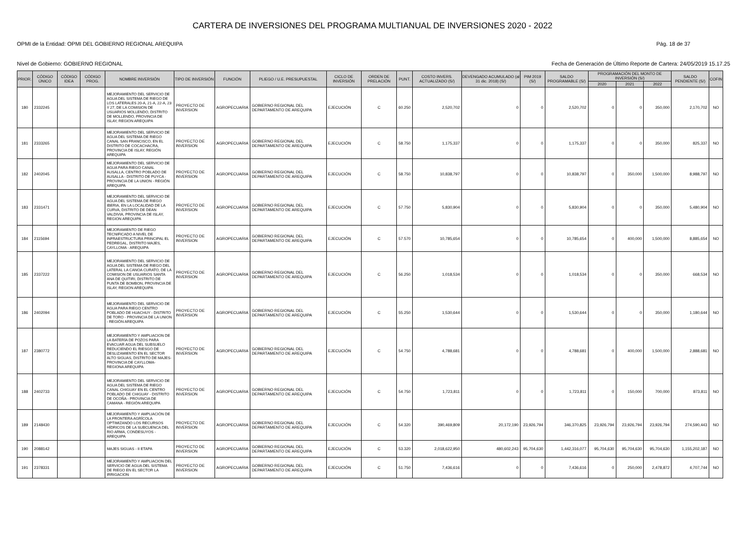CARTERA DE INVERSIONES DEL PROGRAMA MULTIANUAL DE INVERSIONES 2020 - 2022
OPMI de la Entidad: OPMI DEL GOBIERNO REGIONAL AREQUIPA Pág. 18 de 37
Nivel de Gobierno: GOBIERNO REGIONAL Fecha de Generación de Último Reporte de Cartera: 24/05/2019 15.17.25
| PRIOR. | CÓDIGO ÚNICO | CÓDIGO IDEA | CÓDIGO PROG. | NOMBRE INVERSIÓN | TIPO DE INVERSIÓN | FUNCIÓN | PLIEGO / U.E. PRESUPUESTAL | CICLO DE INVERSIÓN | ORDEN DE PRELACIÓN | PUNT. | COSTO INVERS. ACTUALIZADO (S/) | DEVENGADO ACUMULADO (al 31 dic. 2018) (S/) | PIM 2019 (S/) | SALDO PROGRAMABLE (S/) | PROGRAMACIÓN DEL MONTO DE INVERSIÓN (S/) | | | SALDO PENDIENTE (S/) | COFIN |
| --- | --- | --- | --- | --- | --- | --- | --- | --- | --- | --- | --- | --- | --- | --- | --- | --- | --- | --- | --- |
| | | | | | | | | | | | | | | | 2020 | 2021 | 2022 | | |
| 180 | 2332245 | | | MEJORAMIENTO DEL SERVICIO DE AGUA DEL SISTEMA DE RIEGO DE LOS LATERALES 20-A, 21-A, 22-A, 23 Y 27, DE LA COMISION DE USUARIOS MOLLENDO, DISTRITO DE MOLLENDO, PROVINCIA DE ISLAY, REGION AREQUIPA | PROYECTO DE INVERSION | AGROPECUARIA | GOBIERNO REGIONAL DEL DEPARTAMENTO DE AREQUIPA | EJECUCIÓN | C | 60.250 | 2,520,702 | 0 | 0 | 2,520,702 | 0 | 0 | 350,000 | 2,170,702 | NO |
| 181 | 2333265 | | | MEJORAMIENTO DEL SERVICIO DE AGUA DEL SISTEMA DE RIEGO CANAL SAN FRANCISCO, EN EL DISTRITO DE COCACHACRA, PROVINCIA DE ISLAY, REGIÓN AREQUIPA | PROYECTO DE INVERSION | AGROPECUARIA | GOBIERNO REGIONAL DEL DEPARTAMENTO DE AREQUIPA | EJECUCIÓN | C | 58.750 | 1,175,337 | 0 | 0 | 1,175,337 | 0 | 0 | 350,000 | 825,337 | NO |
| 182 | 2402045 | | | MEJORAMIENTO DEL SERVICIO DE AGUA PARA RIEGO CANAL AUSALLA, CENTRO POBLADO DE AUSALLA - DISTRITO DE PUYCA - PROVINCIA DE LA UNION - REGIÓN AREQUIPA | PROYECTO DE INVERSION | AGROPECUARIA | GOBIERNO REGIONAL DEL DEPARTAMENTO DE AREQUIPA | EJECUCIÓN | C | 58.750 | 10,838,797 | 0 | 0 | 10,838,797 | 0 | 350,000 | 1,500,000 | 8,988,797 | NO |
| 183 | 2331471 | | | MEJORAMIENTO DEL SERVICIO DE AGUA DEL SISTEMA DE RIEGO IBERIA, EN LA LOCALIDAD DE LA CURVA, DISTRITO DE DEAN VALDIVIA, PROVINCIA DE ISLAY, REGION AREQUIPA | PROYECTO DE INVERSION | AGROPECUARIA | GOBIERNO REGIONAL DEL DEPARTAMENTO DE AREQUIPA | EJECUCIÓN | C | 57.750 | 5,830,904 | 0 | 0 | 5,830,904 | 0 | 0 | 350,000 | 5,480,904 | NO |
| 184 | 2115694 | | | MEJORAMIENTO DE RIEGO TECNIFICADO A NIVEL DE INFRAESTRUCTURA PRINCIPAL EL PEDREGAL, DISTRITO MAJES, CAYLLOMA - AREQUIPA | PROYECTO DE INVERSION | AGROPECUARIA | GOBIERNO REGIONAL DEL DEPARTAMENTO DE AREQUIPA | EJECUCIÓN | C | 57.570 | 10,785,654 | 0 | 0 | 10,785,654 | 0 | 400,000 | 1,500,000 | 8,885,654 | NO |
| 185 | 2337222 | | | MEJORAMIENTO DEL SERVICIO DE AGUA DEL SISTEMA DE RIEGO DEL LATERAL LA CANOA CURATO, DE LA COMISION DE USUARIOS SANTA ANA DE QUITIRI, DISTRITO DE PUNTA DE BOMBON, PROVINCIA DE ISLAY, REGION AREQUIPA | PROYECTO DE INVERSION | AGROPECUARIA | GOBIERNO REGIONAL DEL DEPARTAMENTO DE AREQUIPA | EJECUCIÓN | C | 56.250 | 1,018,534 | 0 | 0 | 1,018,534 | 0 | 0 | 350,000 | 668,534 | NO |
| 186 | 2402094 | | | MEJORAMIENTO DEL SERVICIO DE AGUA PARA RIEGO CENTRO POBLADO DE HUACHUY - DISTRITO DE TORO - PROVINCIA DE LA UNION - REGIÓN AREQUIPA | PROYECTO DE INVERSION | AGROPECUARIA | GOBIERNO REGIONAL DEL DEPARTAMENTO DE AREQUIPA | EJECUCIÓN | C | 55.250 | 1,530,644 | 0 | 0 | 1,530,644 | 0 | 0 | 350,000 | 1,180,644 | NO |
| 187 | 2380772 | | | MEJORAMIENTO Y AMPLIACION DE LA BATERÍA DE POZOS PARA EVACUAR AGUA DEL SUBSUELO REDUCIENDO EL RIESGO DE DESLIZAMIENTO EN EL SECTOR ALTO SIGUAS, DISTRITO DE MAJES-PROVINCIA DE CAYLLOMA-REGIONA AREQUIPA | PROYECTO DE INVERSION | AGROPECUARIA | GOBIERNO REGIONAL DEL DEPARTAMENTO DE AREQUIPA | EJECUCIÓN | C | 54.750 | 4,788,681 | 0 | 0 | 4,788,681 | 0 | 400,000 | 1,500,000 | 2,888,681 | NO |
| 188 | 2402733 | | | MEJORAMIENTO DEL SERVICIO DE AGUA DEL SISTEMA DE RIEGO CANAL CHIGUAY EN EL CENTRO POBLADO DE CHIGUAY - DISTRITO DE OCOÑA - PROVINCIA DE CAMANA - REGIÓN AREQUIPA | PROYECTO DE INVERSION | AGROPECUARIA | GOBIERNO REGIONAL DEL DEPARTAMENTO DE AREQUIPA | EJECUCIÓN | C | 54.750 | 1,723,811 | 0 | 0 | 1,723,811 | 0 | 150,000 | 700,000 | 873,811 | NO |
| 189 | 2148430 | | | MEJORAMIENTO Y AMPLIACIÓN DE LA FRONTERA AGRÍCOLA OPTIMIZANDO LOS RECURSOS HÍDRICOS DE LA SUBCUENCA DEL RIO ARMA, CONDESUYOS - AREQUIPA | PROYECTO DE INVERSION | AGROPECUARIA | GOBIERNO REGIONAL DEL DEPARTAMENTO DE AREQUIPA | EJECUCIÓN | C | 54.320 | 390,469,809 | 20,172,190 | 23,926,794 | 346,370,825 | 23,926,794 | 23,926,794 | 23,926,794 | 274,590,443 | NO |
| 190 | 2088142 | | | MAJES SIGUAS - II ETAPA | PROYECTO DE INVERSION | AGROPECUARIA | GOBIERNO REGIONAL DEL DEPARTAMENTO DE AREQUIPA | EJECUCIÓN | C | 53.320 | 2,018,622,950 | 480,602,243 | 95,704,630 | 1,442,316,077 | 95,704,630 | 95,704,630 | 95,704,630 | 1,155,202,187 | NO |
| 191 | 2378331 | | | MEJORAMIENTO Y AMPLIACION DEL SERVICIO DE AGUA DEL SISTEMA DE RIEGO EN EL SECTOR LA IRRIGACION | PROYECTO DE INVERSION | AGROPECUARIA | GOBIERNO REGIONAL DEL DEPARTAMENTO DE AREQUIPA | EJECUCIÓN | C | 51.750 | 7,436,616 | 0 | 0 | 7,436,616 | 0 | 250,000 | 2,478,872 | 4,707,744 | NO |